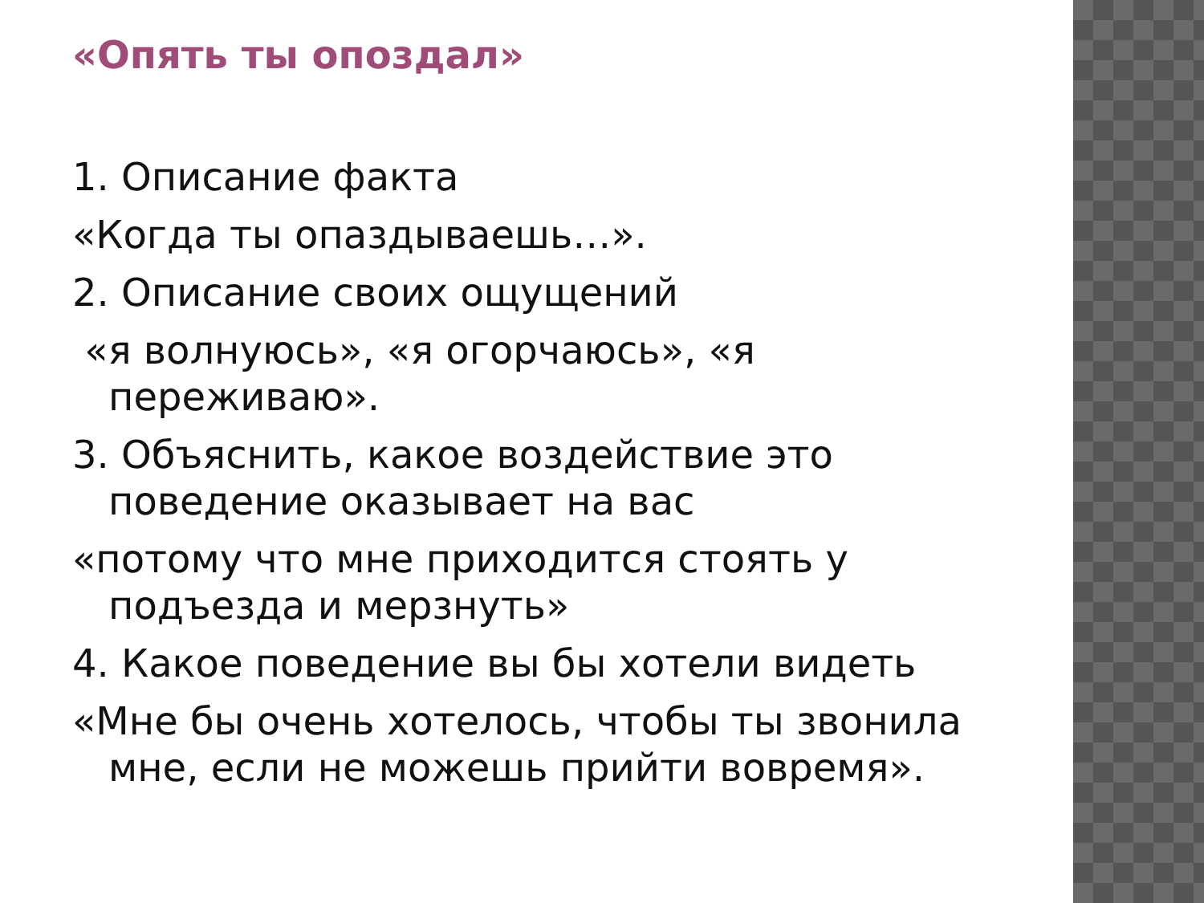«Опять ты опоздал»
1. Описание факта
«Когда ты опаздываешь…».
2. Описание своих ощущений
«я волнуюсь», «я огорчаюсь», «я переживаю».
3. Объяснить, какое воздействие это поведение оказывает на вас
«потому что мне приходится стоять у подъезда и мерзнуть»
4. Какое поведение вы бы хотели видеть
«Мне бы очень хотелось, чтобы ты звонила мне, если не можешь прийти вовремя».